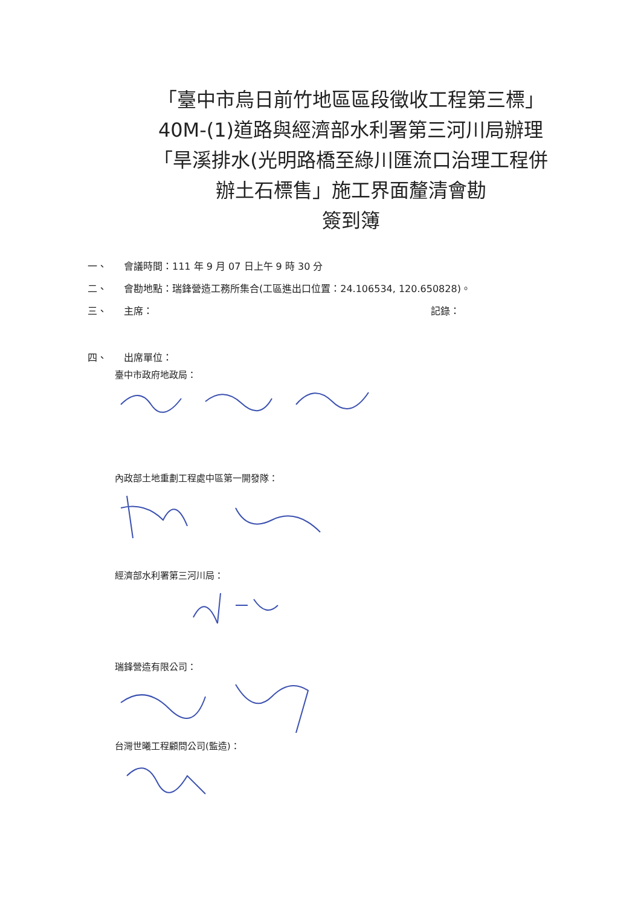「臺中市烏日前竹地區區段徵收工程第三標」
40M-(1)道路與經濟部水利署第三河川局辦理
「旱溪排水(光明路橋至綠川匯流口治理工程併
辦土石標售」施工界面釐清會勘
簽到簿
一、 會議時間：111 年 9 月 07 日上午 9 時 30 分
二、 會勘地點：瑞鋒營造工務所集合(工區進出口位置：24.106534, 120.650828)。
三、 主席： 記錄：
四、 出席單位：
臺中市政府地政局：
內政部土地重劃工程處中區第一開發隊：
經濟部水利署第三河川局：
瑞鋒營造有限公司：
台灣世曦工程顧問公司(監造)：